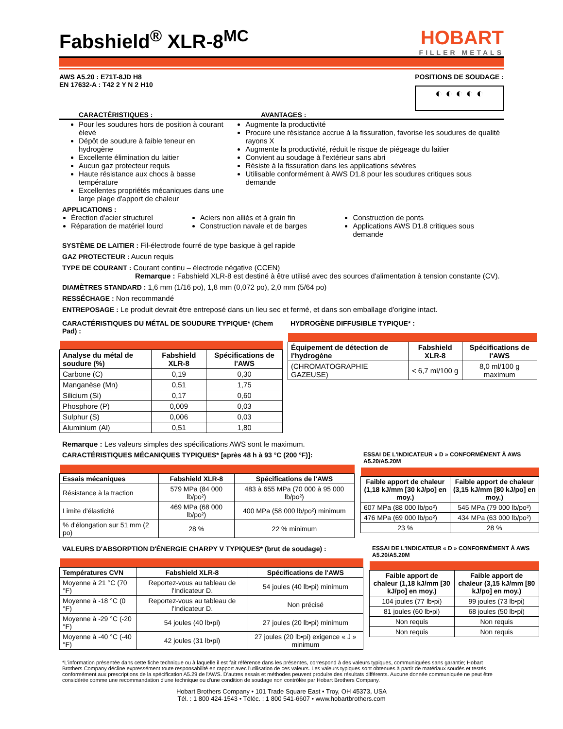Fabshield<sup>®</sup> XLR-8<sup>MC</sup>
HOBART
FILLER METALS
AWS A5.20 : E71T-8JD H8
EN 17632-A : T42 2 Y N 2 H10
POSITIONS DE SOUDAGE :
◐ ◐ ◐ ◐ ◐
CARACTÉRISTIQUES : AVANTAGES :
Pour les soudures hors de position à courant élevé
Dépôt de soudure à faible teneur en hydrogène
Excellente élimination du laitier
Aucun gaz protecteur requis
Haute résistance aux chocs à basse température
Excellentes propriétés mécaniques dans une large plage d'apport de chaleur
Augmente la productivité
Procure une résistance accrue à la fissuration, favorise les soudures de qualité rayons X
Augmente la productivité, réduit le risque de piégeage du laitier
Convient au soudage à l'extérieur sans abri
Résiste à la fissuration dans les applications sévères
Utilisable conformément à AWS D1.8 pour les soudures critiques sous demande
APPLICATIONS :
Érection d'acier structurel
Réparation de matériel lourd
Aciers non alliés et à grain fin
Construction navale et de barges
Construction de ponts
Applications AWS D1.8 critiques sous demande
SYSTÈME DE LAITIER : Fil-électrode fourré de type basique à gel rapide
GAZ PROTECTEUR : Aucun requis
TYPE DE COURANT : Courant continu – électrode négative (CCEN)
Remarque : Fabshield XLR-8 est destiné à être utilisé avec des sources d'alimentation à tension constante (CV).
DIAMÈTRES STANDARD : 1,6 mm (1/16 po), 1,8 mm (0,072 po), 2,0 mm (5/64 po)
RESSÉCHAGE : Non recommandé
ENTREPOSAGE : Le produit devrait être entreposé dans un lieu sec et fermé, et dans son emballage d'origine intact.
CARACTÉRISTIQUES DU MÉTAL DE SOUDURE TYPIQUE* (Chem Pad) :
| Analyse du métal de soudure (%) | Fabshield XLR-8 | Spécifications de l'AWS |
| --- | --- | --- |
| Carbone (C) | 0,19 | 0,30 |
| Manganèse (Mn) | 0,51 | 1,75 |
| Silicium (Si) | 0,17 | 0,60 |
| Phosphore (P) | 0,009 | 0,03 |
| Sulphur (S) | 0,006 | 0,03 |
| Aluminium (Al) | 0,51 | 1,80 |
HYDROGÈNE DIFFUSIBLE TYPIQUE* :
| Équipement de détection de l'hydrogène | Fabshield XLR-8 | Spécifications de l'AWS |
| --- | --- | --- |
| (CHROMATOGRAPHIE GAZEUSE) | < 6,7 ml/100 g | 8,0 ml/100 g maximum |
Remarque : Les valeurs simples des spécifications AWS sont le maximum.
CARACTÉRISTIQUES MÉCANIQUES TYPIQUES* [après 48 h à 93 °C (200 °F)]:
| Essais mécaniques | Fabshield XLR-8 | Spécifications de l'AWS |
| --- | --- | --- |
| Résistance à la traction | 579 MPa (84 000 lb/po²) | 483 à 655 MPa (70 000 à 95 000 lb/po²) |
| Limite d'élasticité | 469 MPa (68 000 lb/po²) | 400 MPa (58 000 lb/po²) minimum |
| % d'élongation sur 51 mm (2 po) | 28 % | 22 % minimum |
ESSAI DE L'INDICATEUR « D » CONFORMÉMENT À AWS A5.20/A5.20M
| Faible apport de chaleur (1,18 kJ/mm [30 kJ/po] en moy.) | Faible apport de chaleur (3,15 kJ/mm [80 kJ/po] en moy.) |
| --- | --- |
| 607 MPa (88 000 lb/po²) | 545 MPa (79 000 lb/po²) |
| 476 MPa (69 000 lb/po²) | 434 MPa (63 000 lb/po²) |
| 23 % | 28 % |
VALEURS D'ABSORPTION D'ÉNERGIE CHARPY V TYPIQUES* (brut de soudage) :
| Températures CVN | Fabshield XLR-8 | Spécifications de l'AWS |
| --- | --- | --- |
| Moyenne à 21 °C (70 °F) | Reportez-vous au tableau de l'Indicateur D. | 54 joules (40 lb•pi) minimum |
| Moyenne à -18 °C (0 °F) | Reportez-vous au tableau de l'Indicateur D. | Non précisé |
| Moyenne à -29 °C (-20 °F) | 54 joules (40 lb•pi) | 27 joules (20 lb•pi) minimum |
| Moyenne à -40 °C (-40 °F) | 42 joules (31 lb•pi) | 27 joules (20 lb•pi) exigence « J » minimum |
ESSAI DE L'INDICATEUR « D » CONFORMÉMENT À AWS A5.20/A5.20M
| Faible apport de chaleur (1,18 kJ/mm [30 kJ/po] en moy.) | Faible apport de chaleur (3,15 kJ/mm [80 kJ/po] en moy.) |
| --- | --- |
| 104 joules (77 lb•pi) | 99 joules (73 lb•pi) |
| 81 joules (60 lb•pi) | 68 joules (50 lb•pi) |
| Non requis | Non requis |
| Non requis | Non requis |
*L'information présentée dans cette fiche technique ou à laquelle il est fait référence dans les présentes, correspond à des valeurs typiques, communiquées sans garantie; Hobart Brothers Company décline expressément toute responsabilité en rapport avec l'utilisation de ces valeurs. Les valeurs typiques sont obtenues à partir de matériaux soudés et testés conformément aux prescriptions de la spécification A5.29 de l'AWS. D'autres essais et méthodes peuvent produire des résultats différents. Aucune donnée communiquée ne peut être considérée comme une recommandation d'une technique ou d'une condition de soudage non contrôlée par Hobart Brothers Company.
Hobart Brothers Company • 101 Trade Square East • Troy, OH 45373, USA
Tél. : 1 800 424-1543 • Téléc. : 1 800 541-6607 • www.hobartbrothers.com